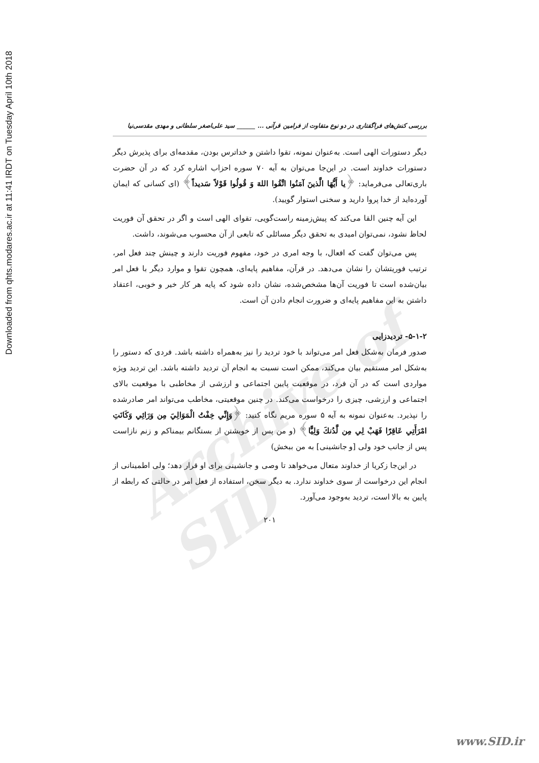Downloaded from qhts.modares.ac.ir at 11:41 IRDT on Tuesday April 10th 2018
Archive of SID
بررسی کنش‌های فراگفتاری در دو نوع متفاوت از فرامین قرآنی ... ______ سید علی‌اصغر سلطانی و مهدی مقدسی‌نیا
دیگر دستورات الهی است. به‌عنوان نمونه، تقوا داشتن و خداترس بودن، مقدمه‌ای برای پذیرش دیگر دستورات خداوند است. در این‌جا می‌توان به آیه ۷۰ سوره احزاب اشاره کرد که در آن حضرت باری‌تعالی می‌فرماید: ﴿یا أَیُّهَا الَّذینَ آمَنُوا اتَّقُوا اللهَ وَ قُولُوا قَوْلاً سَدیداً﴾ (ای کسانی که ایمان آورده‌اید از خدا پروا دارید و سخنی استوار گویید).
این آیه چنین القا می‌کند که پیش‌زمینه راست‌گویی، تقوای الهی است و اگر در تحقق آن فوریت لحاظ نشود، نمی‌توان امیدی به تحقق دیگر مسائلی که تابعی از آن محسوب می‌شوند، داشت.
پس می‌توان گفت که افعال، با وجه امری در خود، مفهوم فوریت دارند و چینش چند فعل امر، ترتیب فوریتشان را نشان می‌دهد. در قرآن، مفاهیم پایه‌ای، همچون تقوا و موارد دیگر با فعل امر بیان‌شده است تا فوریت آن‌ها مشخص‌شده، نشان داده شود که پایه هر کار خیر و خوبی، اعتقاد داشتن به این مفاهیم پایه‌ای و ضرورت انجام دادن آن است.
۵-۱-۲- تردیدزایی
صدور فرمان به‌شکل فعل امر می‌تواند با خود تردید را نیز به‌همراه داشته باشد. فردی که دستور را به‌شکل امر مستقیم بیان می‌کند، ممکن است نسبت به انجام آن تردید داشته باشد. این تردید ویژه مواردی است که در آن فرد، در موقعیت پایین اجتماعی و ارزشی از مخاطبی با موقعیت بالای اجتماعی و ارزشی، چیزی را درخواست می‌کند. در چنین موقعیتی، مخاطب می‌تواند امر صادرشده را نپذیرد. به‌عنوان نمونه به آیه ۵ سوره مریم نگاه کنید: ﴿وَإِنِّي خِفْتُ الْمَوَالِيَ مِن وَرَائِي وَكَانَتِ امْرَأَتِي عَاقِرًا فَهَبْ لِي مِن لَّدُنكَ وَلِيًّا﴾ (و من پس از خویشتن از بستگانم بیمناکم و زنم نازاست پس از جانب خود ولی [و جانشینی] به من ببخش)
در این‌جا زکریا از خداوند متعال می‌خواهد تا وصی و جانشینی برای او قرار دهد؛ ولی اطمینانی از انجام این درخواست از سوی خداوند ندارد. به دیگر سخن، استفاده از فعل امر در حالتی که رابطه از پایین به بالا است، تردید به‌وجود می‌آورد.
۲۰۱
www.SID.ir